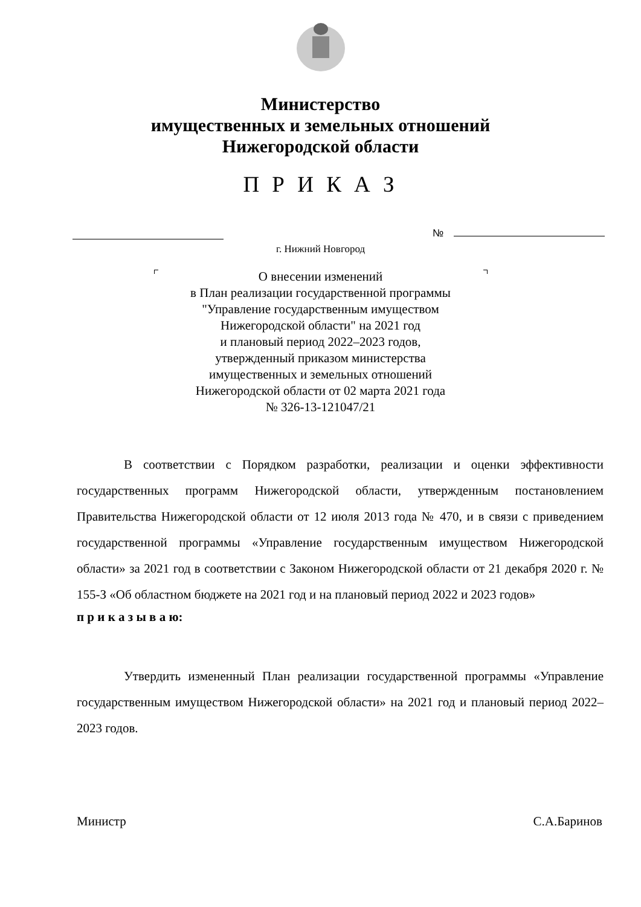Министерство
имущественных и земельных отношений
Нижегородской области
П Р И К А З
№
г. Нижний Новгород
О внесении изменений
в План реализации государственной программы
"Управление государственным имуществом
Нижегородской области" на 2021 год
и плановый период 2022–2023 годов,
утвержденный приказом министерства
имущественных и земельных отношений
Нижегородской области от 02 марта 2021 года
№ 326-13-121047/21
В соответствии с Порядком разработки, реализации и оценки эффективности государственных программ Нижегородской области, утвержденным постановлением Правительства Нижегородской области от 12 июля 2013 года № 470, и в связи с приведением государственной программы «Управление государственным имуществом Нижегородской области» за 2021 год в соответствии с Законом Нижегородской области от 21 декабря 2020 г. № 155-З «Об областном бюджете на 2021 год и на плановый период 2022 и 2023 годов»
п р и к а з ы в а ю:
Утвердить измененный План реализации государственной программы «Управление государственным имуществом Нижегородской области» на 2021 год и плановый период 2022–2023 годов.
Министр С.А.Баринов